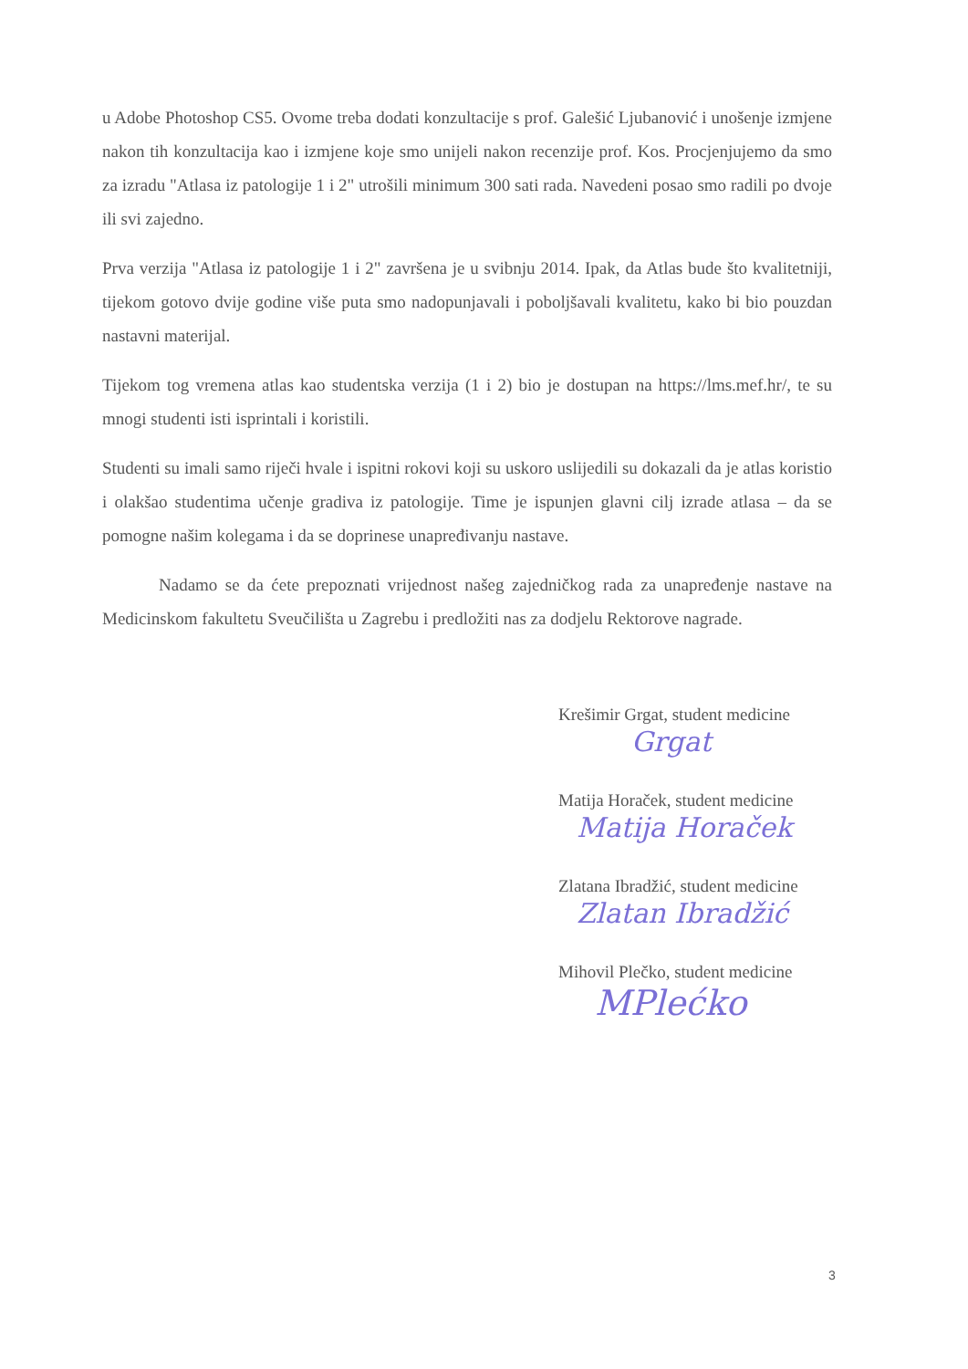u Adobe Photoshop CS5. Ovome treba dodati konzultacije s prof. Galešić Ljubanović i unošenje izmjene nakon tih konzultacija kao i izmjene koje smo unijeli nakon recenzije prof. Kos. Procjenjujemo da smo za izradu "Atlasa iz patologije 1 i 2" utrošili minimum 300 sati rada. Navedeni posao smo radili po dvoje ili svi zajedno.
Prva verzija "Atlasa iz patologije 1 i 2" završena je u svibnju 2014. Ipak, da Atlas bude što kvalitetniji, tijekom gotovo dvije godine više puta smo nadopunjavali i poboljšavali kvalitetu, kako bi bio pouzdan nastavni materijal.
Tijekom tog vremena atlas kao studentska verzija (1 i 2) bio je dostupan na https://lms.mef.hr/, te su mnogi studenti isti isprintali i koristili.
Studenti su imali samo riječi hvale i ispitni rokovi koji su uskoro uslijedili su dokazali da je atlas koristio i olakšao studentima učenje gradiva iz patologije. Time je ispunjen glavni cilj izrade atlasa – da se pomogne našim kolegama i da se doprinese unapređivanju nastave.
Nadamo se da ćete prepoznati vrijednost našeg zajedničkog rada za unapređenje nastave na Medicinskom fakultetu Sveučilišta u Zagrebu i predložiti nas za dodjelu Rektorove nagrade.
Krešimir Grgat, student medicine
Grgat
Matija Horaček, student medicine
Matija Horaček
Zlatana Ibradžić, student medicine
Zlatan Ibradžić
Mihovil Plečko, student medicine
MPlećko
3